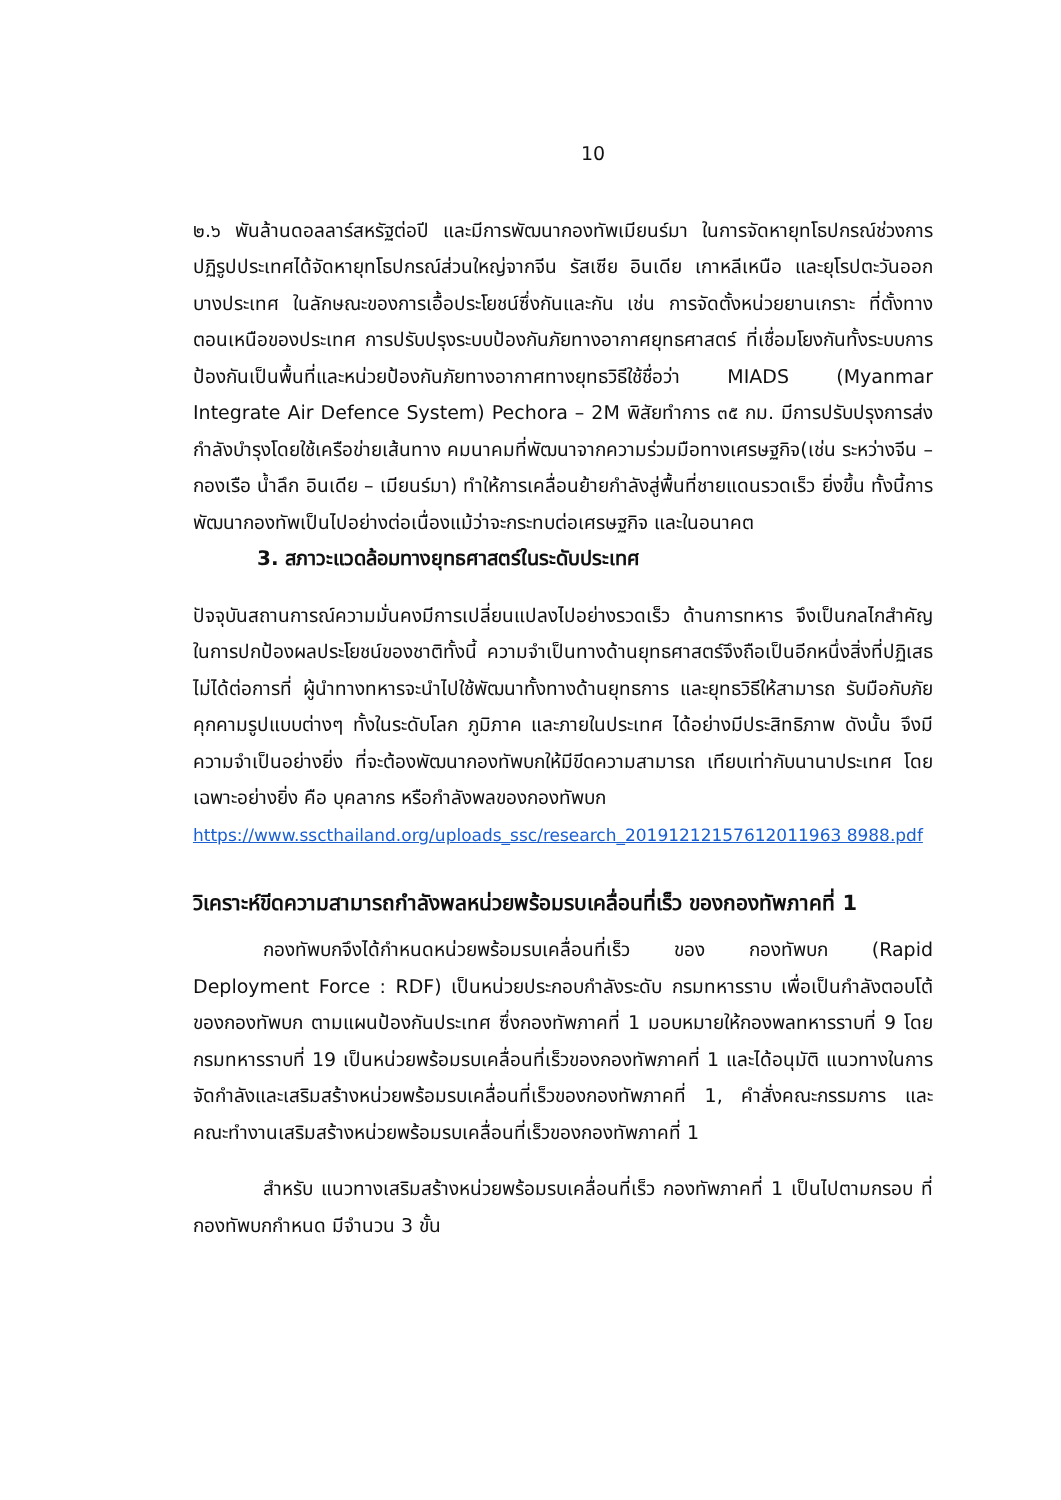10
๒.๖ พันล้านดอลลาร์สหรัฐต่อปี และมีการพัฒนากองทัพเมียนร์มา ในการจัดหายุทโธปกรณ์ช่วงการปฏิรูปประเทศได้จัดหายุทโธปกรณ์ส่วนใหญ่จากจีน รัสเซีย อินเดีย เกาหลีเหนือ และยุโรปตะวันออกบางประเทศ ในลักษณะของการเอื้อประโยชน์ซึ่งกันและกัน เช่น การจัดตั้งหน่วยยานเกราะ ที่ตั้งทางตอนเหนือของประเทศ การปรับปรุงระบบป้องกันภัยทางอากาศยุทธศาสตร์ ที่เชื่อมโยงกันทั้งระบบการป้องกันเป็นพื้นที่และหน่วยป้องกันภัยทางอากาศทางยุทธวิธีใช้ชื่อว่า MIADS (Myanmar Integrate Air Defence System) Pechora – 2M พิสัยทำการ ๓๕ กม. มีการปรับปรุงการส่งกำลังบำรุงโดยใช้เครือข่ายเส้นทาง คมนาคมที่พัฒนาจากความร่วมมือทางเศรษฐกิจ(เช่น ระหว่างจีน –กองเรือ น้ำลึก อินเดีย – เมียนร์มา) ทำให้การเคลื่อนย้ายกำลังสู่พื้นที่ชายแดนรวดเร็ว ยิ่งขึ้น ทั้งนี้การพัฒนากองทัพเป็นไปอย่างต่อเนื่องแม้ว่าจะกระทบต่อเศรษฐกิจ และในอนาคต
3. สภาวะแวดล้อมทางยุทธศาสตร์ในระดับประเทศ
ปัจจุบันสถานการณ์ความมั่นคงมีการเปลี่ยนแปลงไปอย่างรวดเร็ว ด้านการทหาร จึงเป็นกลไกสำคัญในการปกป้องผลประโยชน์ของชาติทั้งนี้ ความจำเป็นทางด้านยุทธศาสตร์จึงถือเป็นอีกหนึ่งสิ่งที่ปฏิเสธไม่ได้ต่อการที่ ผู้นำทางทหารจะนำไปใช้พัฒนาทั้งทางด้านยุทธการ และยุทธวิธีให้สามารถ รับมือกับภัยคุกคามรูปแบบต่างๆ ทั้งในระดับโลก ภูมิภาค และภายในประเทศ ได้อย่างมีประสิทธิภาพ ดังนั้น จึงมีความจำเป็นอย่างยิ่ง ที่จะต้องพัฒนากองทัพบกให้มีขีดความสามารถ เทียบเท่ากับนานาประเทศ โดยเฉพาะอย่างยิ่ง คือ บุคลากร หรือกำลังพลของกองทัพบก
https://www.sscthailand.org/uploads_ssc/research_20191212157612011963 8988.pdf
วิเคราะห์ขีดความสามารถกำลังพลหน่วยพร้อมรบเคลื่อนที่เร็ว ของกองทัพภาคที่ 1
กองทัพบกจึงได้กำหนดหน่วยพร้อมรบเคลื่อนที่เร็ว ของ กองทัพบก (Rapid Deployment Force : RDF) เป็นหน่วยประกอบกำลังระดับ กรมทหารราบ เพื่อเป็นกำลังตอบโต้ ของกองทัพบก ตามแผนป้องกันประเทศ ซึ่งกองทัพภาคที่ 1 มอบหมายให้กองพลทหารราบที่ 9 โดย กรมทหารราบที่ 19 เป็นหน่วยพร้อมรบเคลื่อนที่เร็วของกองทัพภาคที่ 1 และได้อนุมัติ แนวทางในการจัดกำลังและเสริมสร้างหน่วยพร้อมรบเคลื่อนที่เร็วของกองทัพภาคที่ 1, คำสั่งคณะกรรมการ และ คณะทำงานเสริมสร้างหน่วยพร้อมรบเคลื่อนที่เร็วของกองทัพภาคที่ 1
สำหรับ แนวทางเสริมสร้างหน่วยพร้อมรบเคลื่อนที่เร็ว กองทัพภาคที่ 1 เป็นไปตามกรอบ ที่กองทัพบกกำหนด มีจำนวน 3 ขั้น